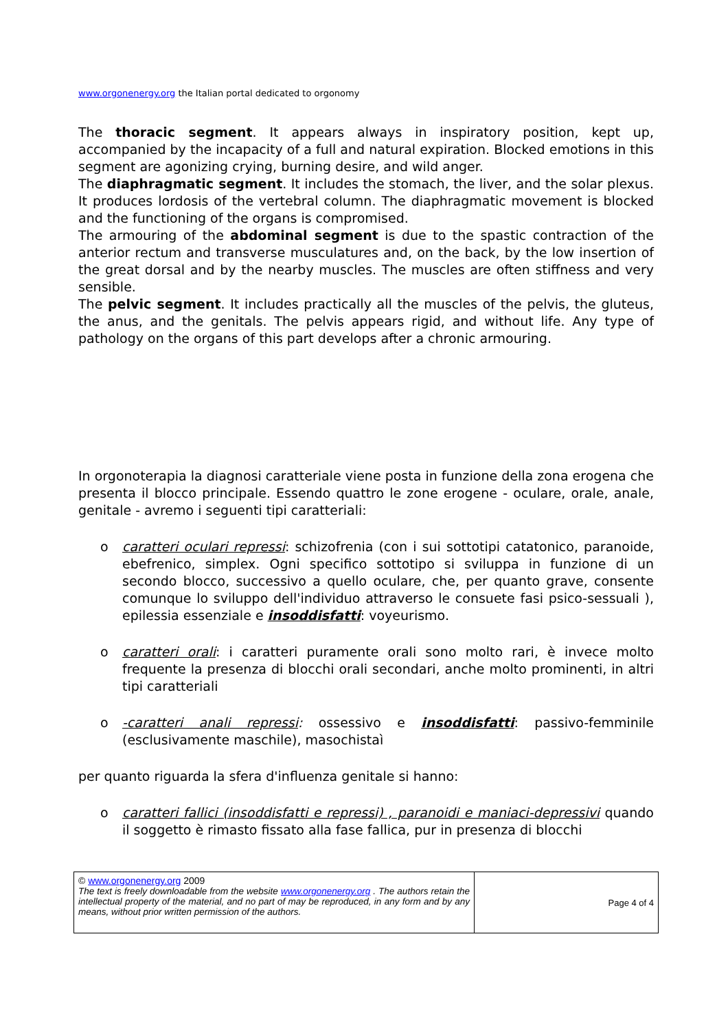www.orgonenergy.org the Italian portal dedicated to orgonomy
The thoracic segment. It appears always in inspiratory position, kept up, accompanied by the incapacity of a full and natural expiration. Blocked emotions in this segment are agonizing crying, burning desire, and wild anger.
The diaphragmatic segment. It includes the stomach, the liver, and the solar plexus. It produces lordosis of the vertebral column. The diaphragmatic movement is blocked and the functioning of the organs is compromised.
The armouring of the abdominal segment is due to the spastic contraction of the anterior rectum and transverse musculatures and, on the back, by the low insertion of the great dorsal and by the nearby muscles. The muscles are often stiffness and very sensible.
The pelvic segment. It includes practically all the muscles of the pelvis, the gluteus, the anus, and the genitals. The pelvis appears rigid, and without life. Any type of pathology on the organs of this part develops after a chronic armouring.
In orgonoterapia la diagnosi caratteriale viene posta in funzione della zona erogena che presenta il blocco principale. Essendo quattro le zone erogene - oculare, orale, anale, genitale - avremo i seguenti tipi caratteriali:
o caratteri oculari repressi: schizofrenia (con i sui sottotipi catatonico, paranoide, ebefrenico, simplex. Ogni specifico sottotipo si sviluppa in funzione di un secondo blocco, successivo a quello oculare, che, per quanto grave, consente comunque lo sviluppo dell'individuo attraverso le consuete fasi psico-sessuali ), epilessia essenziale e insoddisfatti: voyeurismo.
o caratteri orali: i caratteri puramente orali sono molto rari, è invece molto frequente la presenza di blocchi orali secondari, anche molto prominenti, in altri tipi caratteriali
o -caratteri anali repressi: ossessivo e insoddisfatti: passivo-femminile (esclusivamente maschile), masochistaì
per quanto riguarda la sfera d'influenza genitale si hanno:
o caratteri fallici (insoddisfatti e repressi) , paranoidi e maniaci-depressivi quando il soggetto è rimasto fissato alla fase fallica, pur in presenza di blocchi
| © www.orgonenergy.org 2009 The text is freely downloadable from the website www.orgonenergy.org . The authors retain the intellectual property of the material, and no part of may be reproduced, in any form and by any means, without prior written permission of the authors. | Page 4 of 4 |